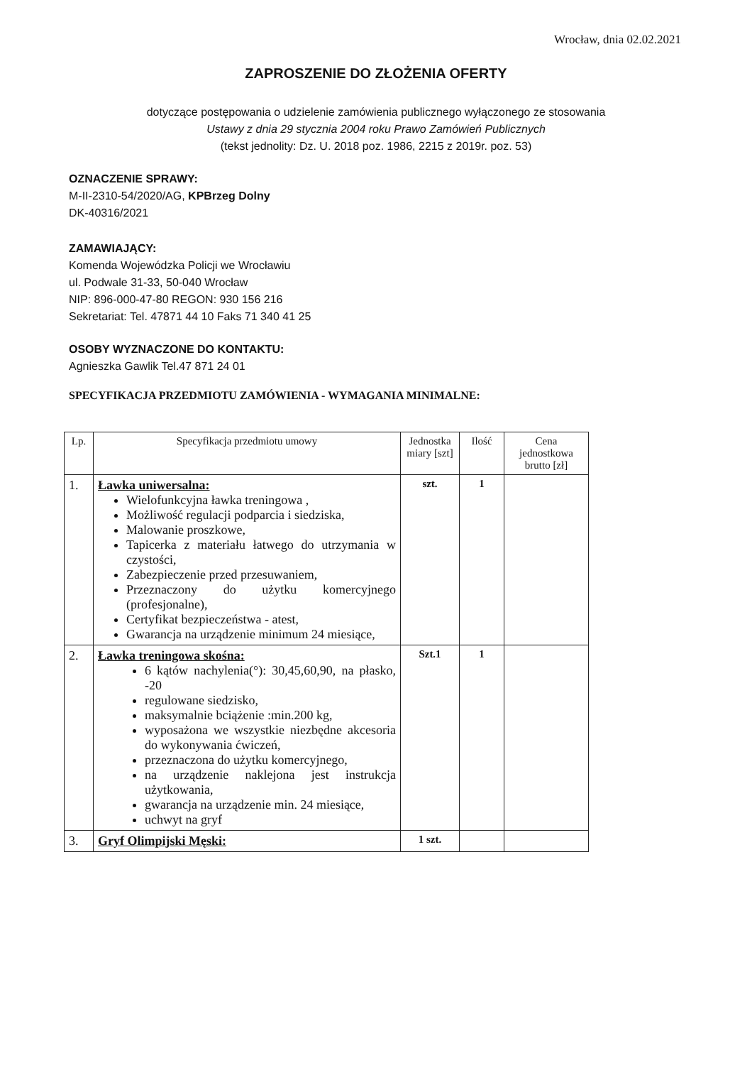Wrocław, dnia 02.02.2021
ZAPROSZENIE DO ZŁOŻENIA OFERTY
dotyczące postępowania o udzielenie zamówienia publicznego wyłączonego ze stosowania
Ustawy z dnia 29 stycznia 2004 roku Prawo Zamówień Publicznych
(tekst jednolity: Dz. U. 2018 poz. 1986, 2215 z 2019r. poz. 53)
OZNACZENIE SPRAWY:
M-II-2310-54/2020/AG, KPBrzeg Dolny
DK-40316/2021
ZAMAWIAJĄCY:
Komenda Wojewódzka Policji we Wrocławiu
ul. Podwale 31-33, 50-040 Wrocław
NIP: 896-000-47-80 REGON: 930 156 216
Sekretariat: Tel. 47871 44 10 Faks 71 340 41 25
OSOBY WYZNACZONE DO KONTAKTU:
Agnieszka Gawlik Tel.47 871 24 01
SPECYFIKACJA PRZEDMIOTU ZAMÓWIENIA - WYMAGANIA MINIMALNE:
| Lp. | Specyfikacja przedmiotu umowy | Jednostka miary [szt] | Ilość | Cena jednostkowa brutto [zł] |
| --- | --- | --- | --- | --- |
| 1. | Ławka uniwersalna: Wielofunkcyjna ławka treningowa , Możliwość regulacji podparcia i siedziska, Malowanie proszkowe, Tapicerka z materiału łatwego do utrzymania w czystości, Zabezpieczenie przed przesuwaniem, Przeznaczony do użytku komercyjnego (profesjonalne), Certyfikat bezpieczeństwa - atest, Gwarancja na urządzenie minimum 24 miesiące, | szt. | 1 | |
| 2. | Ławka treningowa skośna: 6 kątów nachylenia(°): 30,45,60,90, na płasko, -20 regulowane siedzisko, maksymalnie bciążenie :min.200 kg, wyposażona we wszystkie niezbędne akcesoria do wykonywania ćwiczeń, przeznaczona do użytku komercyjnego, na urządzenie naklejona jest instrukcja użytkowania, gwarancja na urządzenie min. 24 miesiące, uchwyt na gryf | Szt.1 | 1 | |
| 3. | Gryf Olimpijski Męski: | 1 szt. | | |